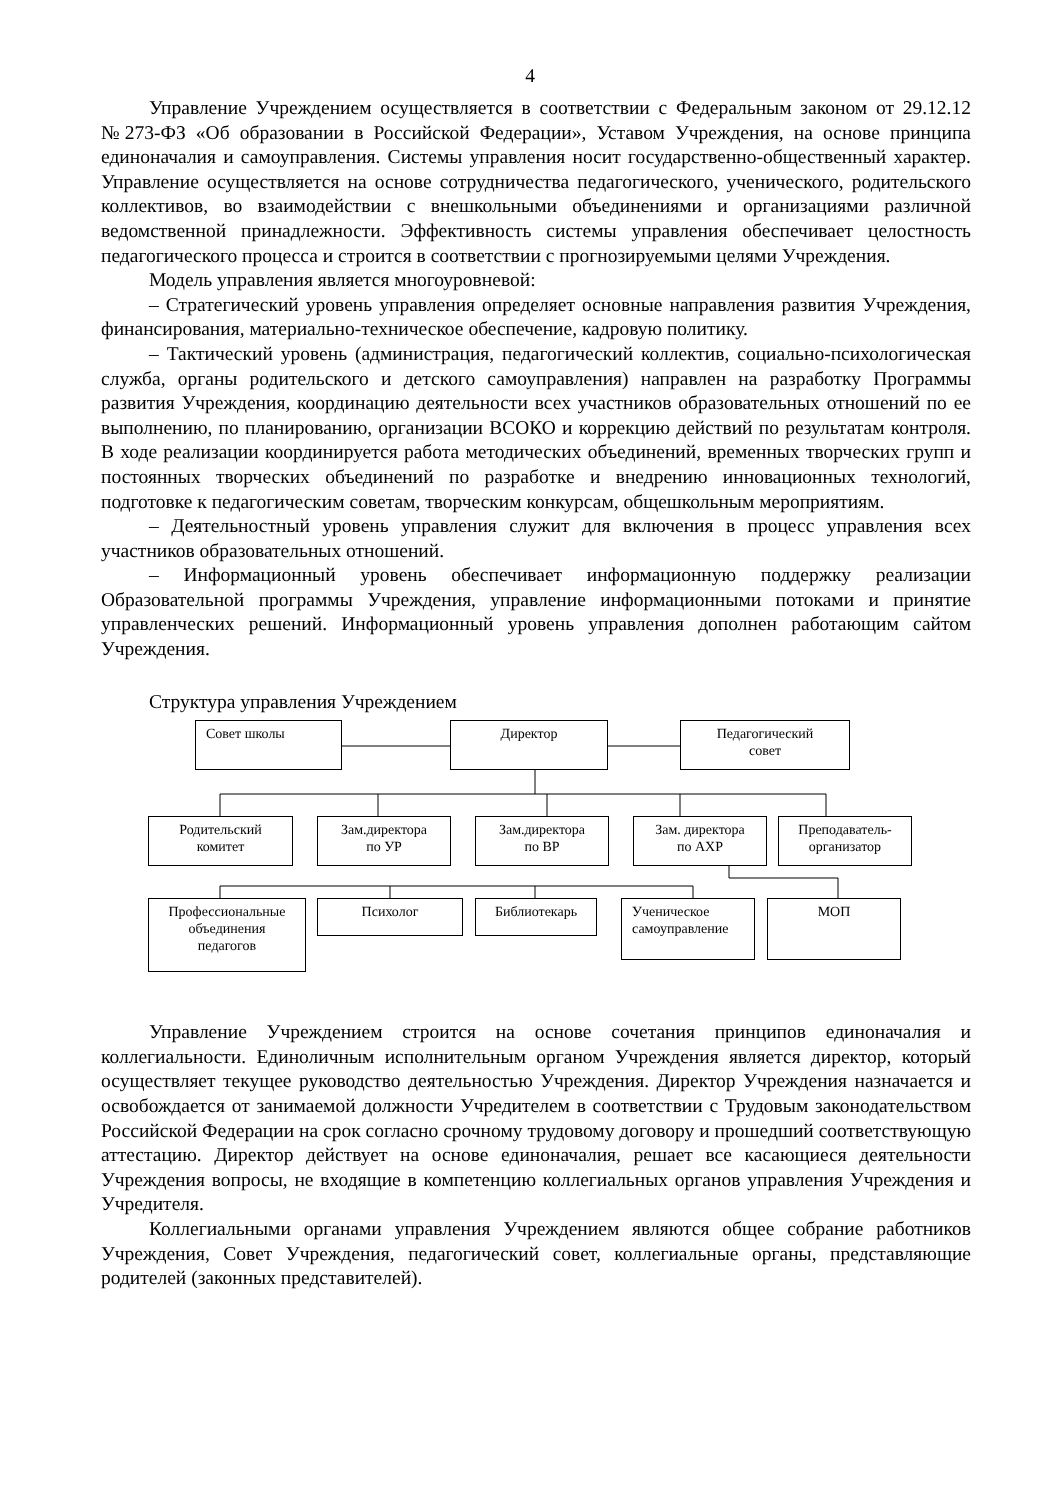4
Управление Учреждением осуществляется в соответствии с Федеральным законом от 29.12.12 №273-ФЗ «Об образовании в Российской Федерации», Уставом Учреждения, на основе принципа единоначалия и самоуправления. Системы управления носит государственно-общественный характер. Управление осуществляется на основе сотрудничества педагогического, ученического, родительского коллективов, во взаимодействии с внешкольными объединениями и организациями различной ведомственной принадлежности. Эффективность системы управления обеспечивает целостность педагогического процесса и строится в соответствии с прогнозируемыми целями Учреждения.
Модель управления является многоуровневой:
– Стратегический уровень управления определяет основные направления развития Учреждения, финансирования, материально-техническое обеспечение, кадровую политику.
– Тактический уровень (администрация, педагогический коллектив, социально-психологическая служба, органы родительского и детского самоуправления) направлен на разработку Программы развития Учреждения, координацию деятельности всех участников образовательных отношений по ее выполнению, по планированию, организации ВСОКО и коррекцию действий по результатам контроля. В ходе реализации координируется работа методических объединений, временных творческих групп и постоянных творческих объединений по разработке и внедрению инновационных технологий, подготовке к педагогическим советам, творческим конкурсам, общешкольным мероприятиям.
– Деятельностный уровень управления служит для включения в процесс управления всех участников образовательных отношений.
– Информационный уровень обеспечивает информационную поддержку реализации Образовательной программы Учреждения, управление информационными потоками и принятие управленческих решений. Информационный уровень управления дополнен работающим сайтом Учреждения.
Структура управления Учреждением
Совет школы Директор
Педагогический
совет
Родительский
комитет
Зам.директора
по УР
Зам.директора
по ВР
Зам. директора
по АХР
Преподаватель-
организатор
Профессиональные
объединения
педагогов
Психолог Библиотекарь
Ученическое
самоуправление
МОП
Управление Учреждением строится на основе сочетания принципов единоначалия и коллегиальности. Единоличным исполнительным органом Учреждения является директор, который осуществляет текущее руководство деятельностью Учреждения. Директор Учреждения назначается и освобождается от занимаемой должности Учредителем в соответствии с Трудовым законодательством Российской Федерации на срок согласно срочному трудовому договору и прошедший соответствующую аттестацию. Директор действует на основе единоначалия, решает все касающиеся деятельности Учреждения вопросы, не входящие в компетенцию коллегиальных органов управления Учреждения и Учредителя.
Коллегиальными органами управления Учреждением являются общее собрание работников Учреждения, Совет Учреждения, педагогический совет, коллегиальные органы, представляющие родителей (законных представителей).